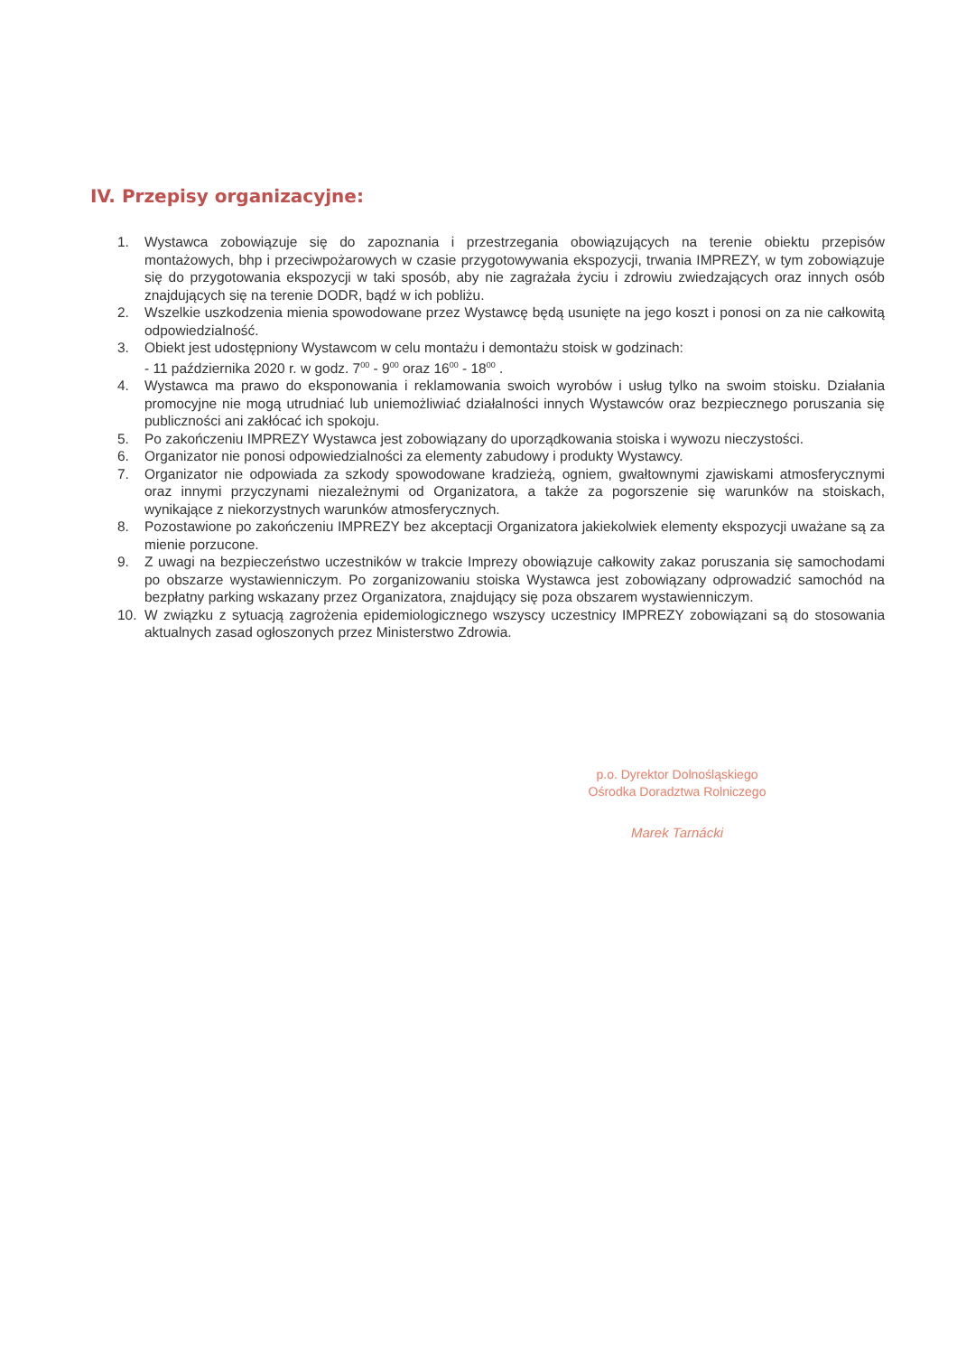IV. Przepisy organizacyjne:
1. Wystawca zobowiązuje się do zapoznania i przestrzegania obowiązujących na terenie obiektu przepisów montażowych, bhp i przeciwpożarowych w czasie przygotowywania ekspozycji, trwania IMPREZY, w tym zobowiązuje się do przygotowania ekspozycji w taki sposób, aby nie zagrażała życiu i zdrowiu zwiedzających oraz innych osób znajdujących się na terenie DODR, bądź w ich pobliżu.
2. Wszelkie uszkodzenia mienia spowodowane przez Wystawcę będą usunięte na jego koszt i ponosi on za nie całkowitą odpowiedzialność.
3. Obiekt jest udostępniony Wystawcom w celu montażu i demontażu stoisk w godzinach:
- 11 października 2020 r. w godz. 7<sup>00</sup> - 9<sup>00</sup> oraz 16<sup>00</sup> - 18<sup>00</sup> .
4. Wystawca ma prawo do eksponowania i reklamowania swoich wyrobów i usług tylko na swoim stoisku. Działania promocyjne nie mogą utrudniać lub uniemożliwiać działalności innych Wystawców oraz bezpiecznego poruszania się publiczności ani zakłócać ich spokoju.
5. Po zakończeniu IMPREZY Wystawca jest zobowiązany do uporządkowania stoiska i wywozu nieczystości.
6. Organizator nie ponosi odpowiedzialności za elementy zabudowy i produkty Wystawcy.
7. Organizator nie odpowiada za szkody spowodowane kradzieżą, ogniem, gwałtownymi zjawiskami atmosferycznymi oraz innymi przyczynami niezależnymi od Organizatora, a także za pogorszenie się warunków na stoiskach, wynikające z niekorzystnych warunków atmosferycznych.
8. Pozostawione po zakończeniu IMPREZY bez akceptacji Organizatora jakiekolwiek elementy ekspozycji uważane są za mienie porzucone.
9. Z uwagi na bezpieczeństwo uczestników w trakcie Imprezy obowiązuje całkowity zakaz poruszania się samochodami po obszarze wystawienniczym. Po zorganizowaniu stoiska Wystawca jest zobowiązany odprowadzić samochód na bezpłatny parking wskazany przez Organizatora, znajdujący się poza obszarem wystawienniczym.
10. W związku z sytuacją zagrożenia epidemiologicznego wszyscy uczestnicy IMPREZY zobowiązani są do stosowania aktualnych zasad ogłoszonych przez Ministerstwo Zdrowia.
p.o. Dyrektor Dolnośląskiego
Ośrodka Doradztwa Rolniczego
Marek Tarnácki